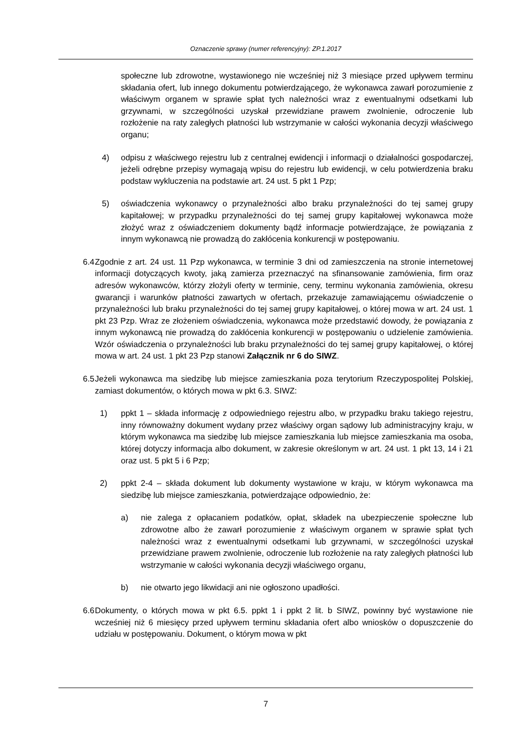Oznaczenie sprawy (numer referencyjny): ZP.1.2017
społeczne lub zdrowotne, wystawionego nie wcześniej niż 3 miesiące przed upływem terminu składania ofert, lub innego dokumentu potwierdzającego, że wykonawca zawarł porozumienie z właściwym organem w sprawie spłat tych należności wraz z ewentualnymi odsetkami lub grzywnami, w szczególności uzyskał przewidziane prawem zwolnienie, odroczenie lub rozłożenie na raty zaległych płatności lub wstrzymanie w całości wykonania decyzji właściwego organu;
4) odpisu z właściwego rejestru lub z centralnej ewidencji i informacji o działalności gospodarczej, jeżeli odrębne przepisy wymagają wpisu do rejestru lub ewidencji, w celu potwierdzenia braku podstaw wykluczenia na podstawie art. 24 ust. 5 pkt 1 Pzp;
5) oświadczenia wykonawcy o przynależności albo braku przynależności do tej samej grupy kapitałowej; w przypadku przynależności do tej samej grupy kapitałowej wykonawca może złożyć wraz z oświadczeniem dokumenty bądź informacje potwierdzające, że powiązania z innym wykonawcą nie prowadzą do zakłócenia konkurencji w postępowaniu.
6.4 Zgodnie z art. 24 ust. 11 Pzp wykonawca, w terminie 3 dni od zamieszczenia na stronie internetowej informacji dotyczących kwoty, jaką zamierza przeznaczyć na sfinansowanie zamówienia, firm oraz adresów wykonawców, którzy złożyli oferty w terminie, ceny, terminu wykonania zamówienia, okresu gwarancji i warunków płatności zawartych w ofertach, przekazuje zamawiającemu oświadczenie o przynależności lub braku przynależności do tej samej grupy kapitałowej, o której mowa w art. 24 ust. 1 pkt 23 Pzp. Wraz ze złożeniem oświadczenia, wykonawca może przedstawić dowody, że powiązania z innym wykonawcą nie prowadzą do zakłócenia konkurencji w postępowaniu o udzielenie zamówienia. Wzór oświadczenia o przynależności lub braku przynależności do tej samej grupy kapitałowej, o której mowa w art. 24 ust. 1 pkt 23 Pzp stanowi Załącznik nr 6 do SIWZ.
6.5 Jeżeli wykonawca ma siedzibę lub miejsce zamieszkania poza terytorium Rzeczypospolitej Polskiej, zamiast dokumentów, o których mowa w pkt 6.3. SIWZ:
1) ppkt 1 – składa informację z odpowiedniego rejestru albo, w przypadku braku takiego rejestru, inny równoważny dokument wydany przez właściwy organ sądowy lub administracyjny kraju, w którym wykonawca ma siedzibę lub miejsce zamieszkania lub miejsce zamieszkania ma osoba, której dotyczy informacja albo dokument, w zakresie określonym w art. 24 ust. 1 pkt 13, 14 i 21 oraz ust. 5 pkt 5 i 6 Pzp;
2) ppkt 2-4 – składa dokument lub dokumenty wystawione w kraju, w którym wykonawca ma siedzibę lub miejsce zamieszkania, potwierdzające odpowiednio, że:
a) nie zalega z opłacaniem podatków, opłat, składek na ubezpieczenie społeczne lub zdrowotne albo że zawarł porozumienie z właściwym organem w sprawie spłat tych należności wraz z ewentualnymi odsetkami lub grzywnami, w szczególności uzyskał przewidziane prawem zwolnienie, odroczenie lub rozłożenie na raty zaległych płatności lub wstrzymanie w całości wykonania decyzji właściwego organu,
b) nie otwarto jego likwidacji ani nie ogłoszono upadłości.
6.6 Dokumenty, o których mowa w pkt 6.5. ppkt 1 i ppkt 2 lit. b SIWZ, powinny być wystawione nie wcześniej niż 6 miesięcy przed upływem terminu składania ofert albo wniosków o dopuszczenie do udziału w postępowaniu. Dokument, o którym mowa w pkt
7